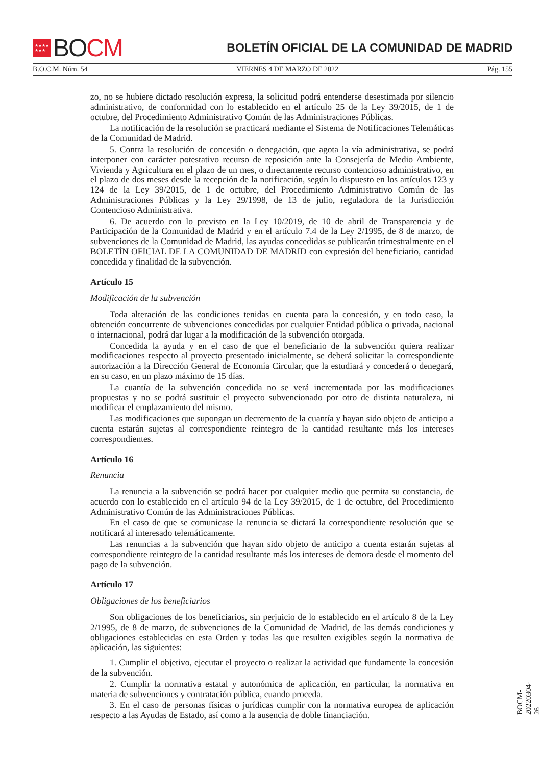★★★★
★★★ BO CM
BOLETÍN OFICIAL DE LA COMUNIDAD DE MADRID
B.O.C.M. Núm. 54 VIERNES 4 DE MARZO DE 2022 Pág. 155
zo, no se hubiere dictado resolución expresa, la solicitud podrá entenderse desestimada por silencio administrativo, de conformidad con lo establecido en el artículo 25 de la Ley 39/2015, de 1 de octubre, del Procedimiento Administrativo Común de las Administraciones Públicas.
La notificación de la resolución se practicará mediante el Sistema de Notificaciones Telemáticas de la Comunidad de Madrid.
5. Contra la resolución de concesión o denegación, que agota la vía administrativa, se podrá interponer con carácter potestativo recurso de reposición ante la Consejería de Medio Ambiente, Vivienda y Agricultura en el plazo de un mes, o directamente recurso contencioso administrativo, en el plazo de dos meses desde la recepción de la notificación, según lo dispuesto en los artículos 123 y 124 de la Ley 39/2015, de 1 de octubre, del Procedimiento Administrativo Común de las Administraciones Públicas y la Ley 29/1998, de 13 de julio, reguladora de la Jurisdicción Contencioso Administrativa.
6. De acuerdo con lo previsto en la Ley 10/2019, de 10 de abril de Transparencia y de Participación de la Comunidad de Madrid y en el artículo 7.4 de la Ley 2/1995, de 8 de marzo, de subvenciones de la Comunidad de Madrid, las ayudas concedidas se publicarán trimestralmente en el BOLETÍN OFICIAL DE LA COMUNIDAD DE MADRID con expresión del beneficiario, cantidad concedida y finalidad de la subvención.
Artículo 15
Modificación de la subvención
Toda alteración de las condiciones tenidas en cuenta para la concesión, y en todo caso, la obtención concurrente de subvenciones concedidas por cualquier Entidad pública o privada, nacional o internacional, podrá dar lugar a la modificación de la subvención otorgada.
Concedida la ayuda y en el caso de que el beneficiario de la subvención quiera realizar modificaciones respecto al proyecto presentado inicialmente, se deberá solicitar la correspondiente autorización a la Dirección General de Economía Circular, que la estudiará y concederá o denegará, en su caso, en un plazo máximo de 15 días.
La cuantía de la subvención concedida no se verá incrementada por las modificaciones propuestas y no se podrá sustituir el proyecto subvencionado por otro de distinta naturaleza, ni modificar el emplazamiento del mismo.
Las modificaciones que supongan un decremento de la cuantía y hayan sido objeto de anticipo a cuenta estarán sujetas al correspondiente reintegro de la cantidad resultante más los intereses correspondientes.
Artículo 16
Renuncia
La renuncia a la subvención se podrá hacer por cualquier medio que permita su constancia, de acuerdo con lo establecido en el artículo 94 de la Ley 39/2015, de 1 de octubre, del Procedimiento Administrativo Común de las Administraciones Públicas.
En el caso de que se comunicase la renuncia se dictará la correspondiente resolución que se notificará al interesado telemáticamente.
Las renuncias a la subvención que hayan sido objeto de anticipo a cuenta estarán sujetas al correspondiente reintegro de la cantidad resultante más los intereses de demora desde el momento del pago de la subvención.
Artículo 17
Obligaciones de los beneficiarios
Son obligaciones de los beneficiarios, sin perjuicio de lo establecido en el artículo 8 de la Ley 2/1995, de 8 de marzo, de subvenciones de la Comunidad de Madrid, de las demás condiciones y obligaciones establecidas en esta Orden y todas las que resulten exigibles según la normativa de aplicación, las siguientes:
1. Cumplir el objetivo, ejecutar el proyecto o realizar la actividad que fundamente la concesión de la subvención.
2. Cumplir la normativa estatal y autonómica de aplicación, en particular, la normativa en materia de subvenciones y contratación pública, cuando proceda.
3. En el caso de personas físicas o jurídicas cumplir con la normativa europea de aplicación respecto a las Ayudas de Estado, así como a la ausencia de doble financiación.
BOCM-20220304-26